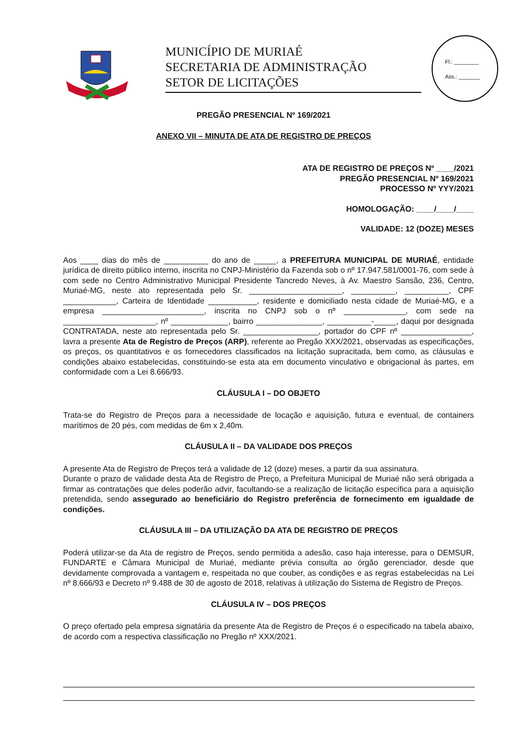MUNICÍPIO DE MURIAÉ
SECRETARIA DE ADMINISTRAÇÃO
SETOR DE LICITAÇÕES
Fl.: ________
Ass.: _______
PREGÃO PRESENCIAL Nº 169/2021
ANEXO VII – MINUTA DE ATA DE REGISTRO DE PREÇOS
ATA DE REGISTRO DE PREÇOS Nº ____/2021
PREGÃO PRESENCIAL Nº 169/2021
PROCESSO Nº YYY/2021
HOMOLOGAÇÃO: ____/____/____
VALIDADE: 12 (DOZE) MESES
Aos ____ dias do mês de __________ do ano de _____, a PREFEITURA MUNICIPAL DE MURIAÉ, entidade jurídica de direito público interno, inscrita no CNPJ-Ministério da Fazenda sob o nº 17.947.581/0001-76, com sede à com sede no Centro Administrativo Municipal Presidente Tancredo Neves, à Av. Maestro Sansão, 236, Centro, Muriaé-MG, neste ato representada pelo Sr. _____________________, __________, __________, CPF ____________, Carteira de Identidade ___________, residente e domiciliado nesta cidade de Muriaé-MG, e a empresa _______________________, inscrita no CNPJ sob o nº ______________, com sede na _____________________, nº _____________, bairro _______________, __________-_____, daqui por designada CONTRATADA, neste ato representada pelo Sr. _________________, portador do CPF nº ________________, lavra a presente Ata de Registro de Preços (ARP), referente ao Pregão XXX/2021, observadas as especificações, os preços, os quantitativos e os fornecedores classificados na licitação supracitada, bem como, as cláusulas e condições abaixo estabelecidas, constituindo-se esta ata em documento vinculativo e obrigacional às partes, em conformidade com a Lei 8.666/93.
CLÁUSULA I – DO OBJETO
Trata-se do Registro de Preços para a necessidade de locação e aquisição, futura e eventual, de containers marítimos de 20 pés, com medidas de 6m x 2,40m.
CLÁUSULA II – DA VALIDADE DOS PREÇOS
A presente Ata de Registro de Preços terá a validade de 12 (doze) meses, a partir da sua assinatura.
Durante o prazo de validade desta Ata de Registro de Preço, a Prefeitura Municipal de Muriaé não será obrigada a firmar as contratações que deles poderão advir, facultando-se a realização de licitação específica para a aquisição pretendida, sendo assegurado ao beneficiário do Registro preferência de fornecimento em igualdade de condições.
CLÁUSULA III – DA UTILIZAÇÃO DA ATA DE REGISTRO DE PREÇOS
Poderá utilizar-se da Ata de registro de Preços, sendo permitida a adesão, caso haja interesse, para o DEMSUR, FUNDARTE e Câmara Municipal de Muriaé, mediante prévia consulta ao órgão gerenciador, desde que devidamente comprovada a vantagem e, respeitada no que couber, as condições e as regras estabelecidas na Lei nº 8.666/93 e Decreto nº 9.488 de 30 de agosto de 2018, relativas à utilização do Sistema de Registro de Preços.
CLÁUSULA IV – DOS PREÇOS
O preço ofertado pela empresa signatária da presente Ata de Registro de Preços é o especificado na tabela abaixo, de acordo com a respectiva classificação no Pregão nº XXX/2021.